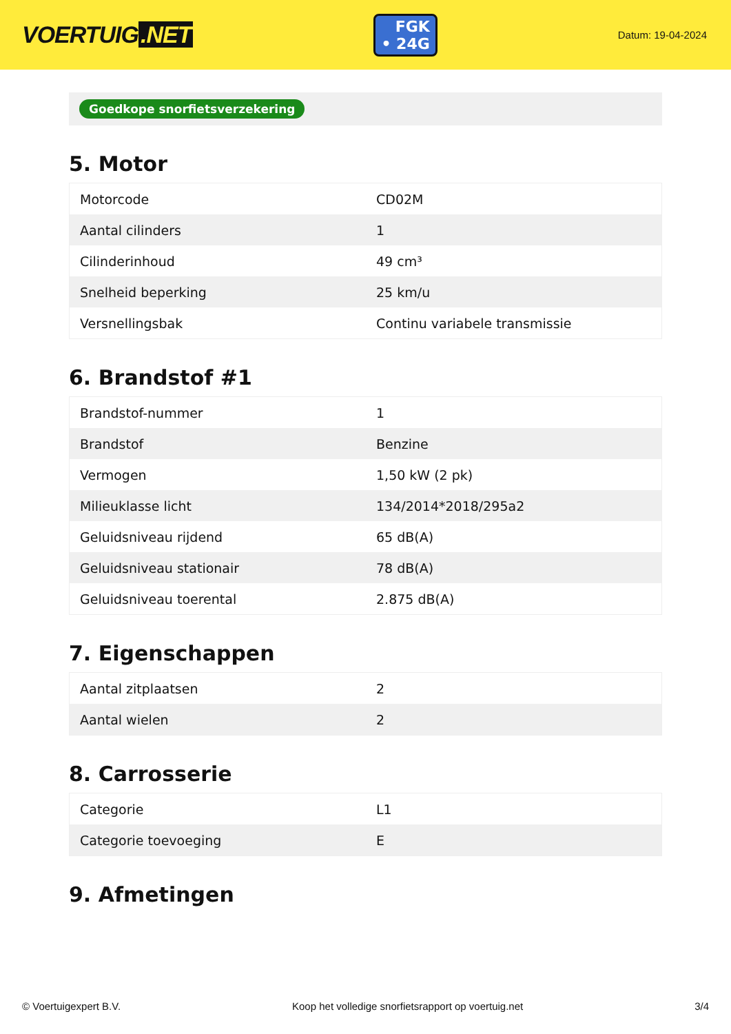VOERTUIG.NET
FGK
• 24G
Datum: 19-04-2024
Goedkope snorfietsverzekering
5. Motor
| Motorcode | CD02M |
| Aantal cilinders | 1 |
| Cilinderinhoud | 49 cm³ |
| Snelheid beperking | 25 km/u |
| Versnellingsbak | Continu variabele transmissie |
6. Brandstof #1
| Brandstof-nummer | 1 |
| Brandstof | Benzine |
| Vermogen | 1,50 kW (2 pk) |
| Milieuklasse licht | 134/2014*2018/295a2 |
| Geluidsniveau rijdend | 65 dB(A) |
| Geluidsniveau stationair | 78 dB(A) |
| Geluidsniveau toerental | 2.875 dB(A) |
7. Eigenschappen
| Aantal zitplaatsen | 2 |
| Aantal wielen | 2 |
8. Carrosserie
| Categorie | L1 |
| Categorie toevoeging | E |
9. Afmetingen
© Voertuigexpert B.V. Koop het volledige snorfietsrapport op voertuig.net 3/4